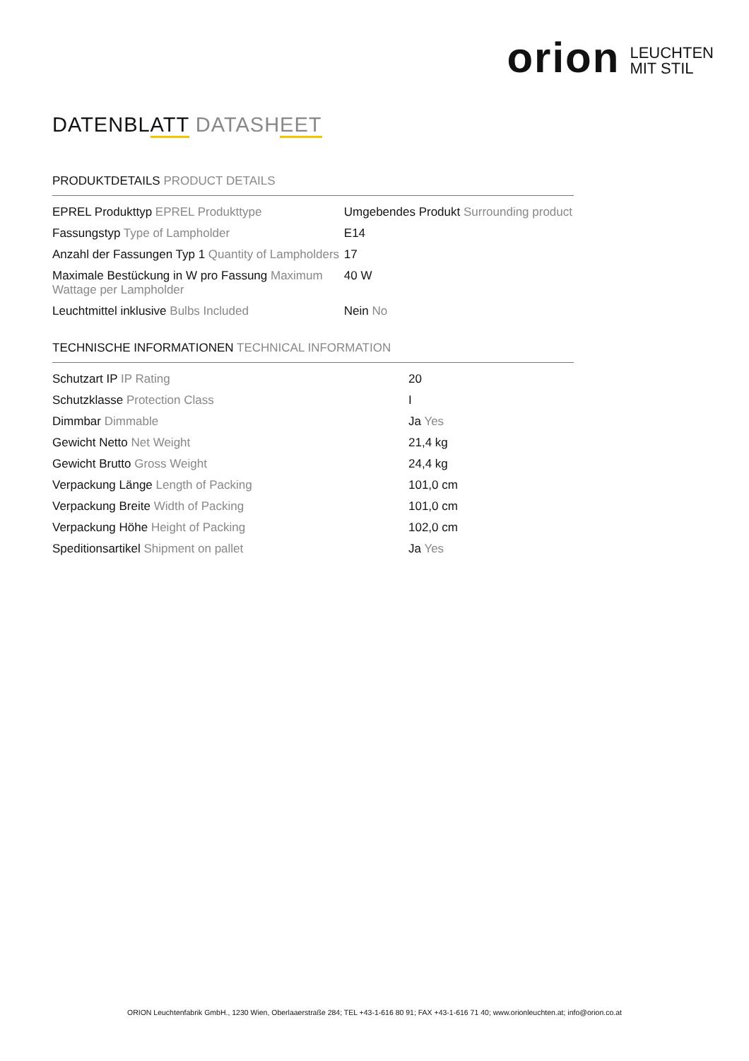orion LEUCHTEN
MIT STIL
DATENBLATT DATASHEET
PRODUKTDETAILS PRODUCT DETAILS
| EPREL Produkttyp EPREL Produkttype | Umgebendes Produkt Surrounding product |
| Fassungstyp Type of Lampholder | E14 |
| Anzahl der Fassungen Typ 1 Quantity of Lampholders | 17 |
| Maximale Bestückung in W pro Fassung Maximum Wattage per Lampholder | 40 W |
| Leuchtmittel inklusive Bulbs Included | Nein No |
TECHNISCHE INFORMATIONEN TECHNICAL INFORMATION
| Schutzart IP IP Rating | 20 |
| Schutzklasse Protection Class | I |
| Dimmbar Dimmable | Ja Yes |
| Gewicht Netto Net Weight | 21,4 kg |
| Gewicht Brutto Gross Weight | 24,4 kg |
| Verpackung Länge Length of Packing | 101,0 cm |
| Verpackung Breite Width of Packing | 101,0 cm |
| Verpackung Höhe Height of Packing | 102,0 cm |
| Speditionsartikel Shipment on pallet | Ja Yes |
ORION Leuchtenfabrik GmbH., 1230 Wien, Oberlaaerstraße 284; TEL +43-1-616 80 91; FAX +43-1-616 71 40; www.orionleuchten.at; info@orion.co.at